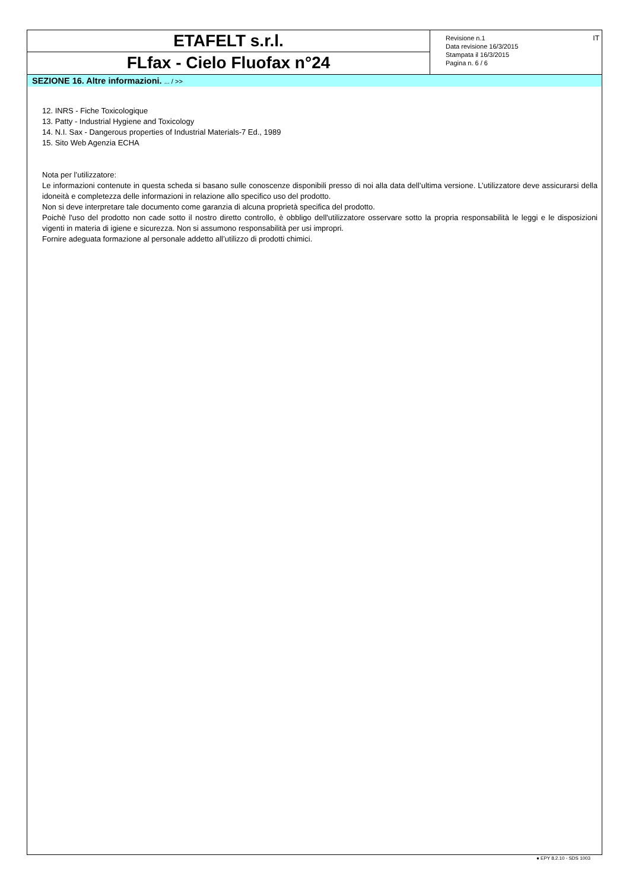ETAFELT s.r.l.
FLfax - Cielo Fluofax n°24
Revisione n.1
Data revisione 16/3/2015
Stampata il 16/3/2015
Pagina n. 6 / 6
IT
SEZIONE 16. Altre informazioni. ... / >>
12. INRS - Fiche Toxicologique
13. Patty - Industrial Hygiene and Toxicology
14. N.I. Sax - Dangerous properties of Industrial Materials-7 Ed., 1989
15. Sito Web Agenzia ECHA
Nota per l’utilizzatore:
Le informazioni contenute in questa scheda si basano sulle conoscenze disponibili presso di noi alla data dell’ultima versione. L’utilizzatore deve assicurarsi della idoneità e completezza delle informazioni in relazione allo specifico uso del prodotto.
Non si deve interpretare tale documento come garanzia di alcuna proprietà specifica del prodotto.
Poichè l'uso del prodotto non cade sotto il nostro diretto controllo, è obbligo dell'utilizzatore osservare sotto la propria responsabilità le leggi e le disposizioni vigenti in materia di igiene e sicurezza. Non si assumono responsabilità per usi impropri.
Fornire adeguata formazione al personale addetto all’utilizzo di prodotti chimici.
● EPY 8.2.10 - SDS 1003